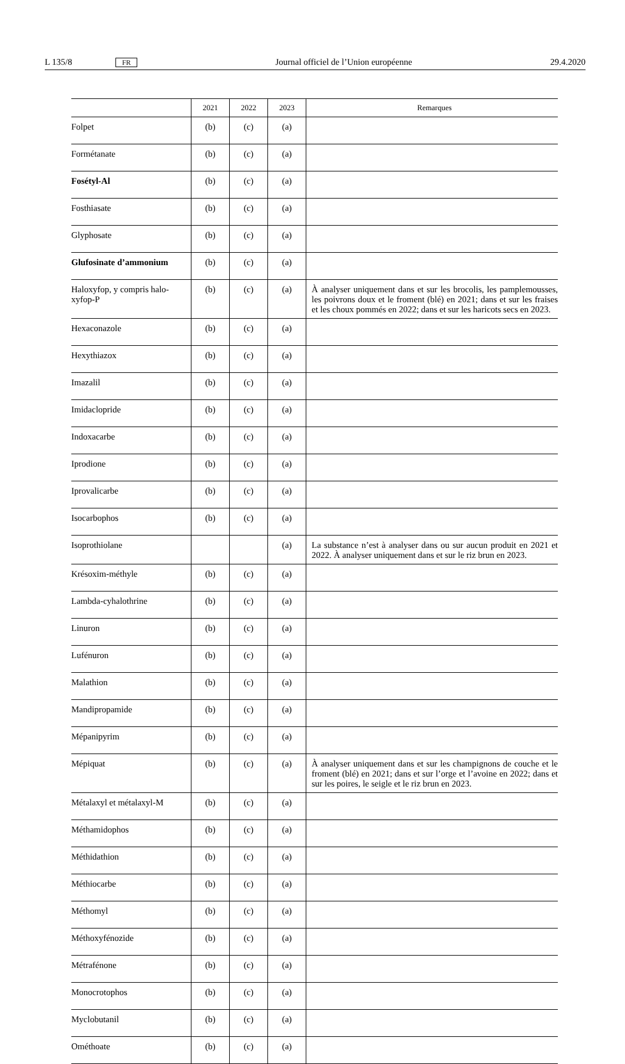L 135/8 FR Journal officiel de l’Union européenne 29.4.2020
| | 2021 | 2022 | 2023 | Remarques |
| --- | --- | --- | --- | --- |
| Folpet | (b) | (c) | (a) | |
| Formétanate | (b) | (c) | (a) | |
| Fosétyl-Al | (b) | (c) | (a) | |
| Fosthiasate | (b) | (c) | (a) | |
| Glyphosate | (b) | (c) | (a) | |
| Glufosinate d’ammonium | (b) | (c) | (a) | |
| Haloxyfop, y compris halo-xyfop-P | (b) | (c) | (a) | À analyser uniquement dans et sur les brocolis, les pamplemousses, les poivrons doux et le froment (blé) en 2021; dans et sur les fraises et les choux pommés en 2022; dans et sur les haricots secs en 2023. |
| Hexaconazole | (b) | (c) | (a) | |
| Hexythiazox | (b) | (c) | (a) | |
| Imazalil | (b) | (c) | (a) | |
| Imidaclopride | (b) | (c) | (a) | |
| Indoxacarbe | (b) | (c) | (a) | |
| Iprodione | (b) | (c) | (a) | |
| Iprovalicarbe | (b) | (c) | (a) | |
| Isocarbophos | (b) | (c) | (a) | |
| Isoprothiolane | | | (a) | La substance n’est à analyser dans ou sur aucun produit en 2021 et 2022. À analyser uniquement dans et sur le riz brun en 2023. |
| Krésoxim-méthyle | (b) | (c) | (a) | |
| Lambda-cyhalothrine | (b) | (c) | (a) | |
| Linuron | (b) | (c) | (a) | |
| Lufénuron | (b) | (c) | (a) | |
| Malathion | (b) | (c) | (a) | |
| Mandipropamide | (b) | (c) | (a) | |
| Mépanipyrim | (b) | (c) | (a) | |
| Mépiquat | (b) | (c) | (a) | À analyser uniquement dans et sur les champignons de couche et le froment (blé) en 2021; dans et sur l’orge et l’avoine en 2022; dans et sur les poires, le seigle et le riz brun en 2023. |
| Métalaxyl et métalaxyl-M | (b) | (c) | (a) | |
| Méthamidophos | (b) | (c) | (a) | |
| Méthidathion | (b) | (c) | (a) | |
| Méthiocarbe | (b) | (c) | (a) | |
| Méthomyl | (b) | (c) | (a) | |
| Méthoxyfénozide | (b) | (c) | (a) | |
| Métrafénone | (b) | (c) | (a) | |
| Monocrotophos | (b) | (c) | (a) | |
| Myclobutanil | (b) | (c) | (a) | |
| Ométhoate | (b) | (c) | (a) | |